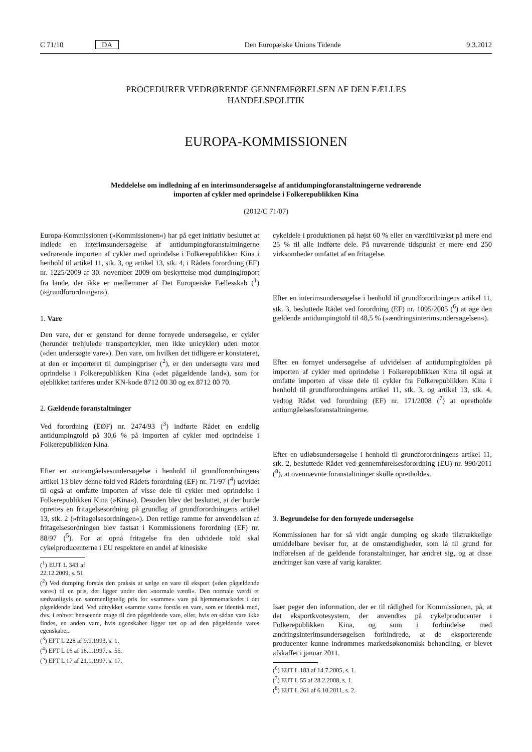C 71/10 DA Den Europæiske Unions Tidende 9.3.2012
PROCEDURER VEDRØRENDE GENNEMFØRELSEN AF DEN FÆLLES
HANDELSPOLITIK
EUROPA-KOMMISSIONEN
Meddelelse om indledning af en interimsundersøgelse af antidumpingforanstaltningerne vedrørende
importen af cykler med oprindelse i Folkerepublikken Kina
(2012/C 71/07)
Europa-Kommissionen (»Kommissionen«) har på eget initiativ besluttet at indlede en interimsundersøgelse af antidumpingforanstaltningerne vedrørende importen af cykler med oprindelse i Folkerepublikken Kina i henhold til artikel 11, stk. 3, og artikel 13, stk. 4, i Rådets forordning (EF) nr. 1225/2009 af 30. november 2009 om beskyttelse mod dumpingimport fra lande, der ikke er medlemmer af Det Europæiske Fællesskab (<sup>1</sup>) (»grundforordningen«).
1. Vare
Den vare, der er genstand for denne fornyede undersøgelse, er cykler (herunder trehjulede transportcykler, men ikke unicykler) uden motor (»den undersøgte vare«). Den vare, om hvilken det tidligere er konstateret, at den er importeret til dumpingpriser (<sup>2</sup>), er den undersøgte vare med oprindelse i Folkerepublikken Kina (»det pågældende land«), som for øjeblikket tariferes under KN-kode 8712 00 30 og ex 8712 00 70.
2. Gældende foranstaltninger
Ved forordning (EØF) nr. 2474/93 (<sup>3</sup>) indførte Rådet en endelig antidumpingtold på 30,6 % på importen af cykler med oprindelse i Folkerepublikken Kina.
Efter en antiomgåelsesundersøgelse i henhold til grundforordningens artikel 13 blev denne told ved Rådets forordning (EF) nr. 71/97 (<sup>4</sup>) udvidet til også at omfatte importen af visse dele til cykler med oprindelse i Folkerepublikken Kina (»Kina«). Desuden blev det besluttet, at der burde oprettes en fritagelsesordning på grundlag af grundforordningens artikel 13, stk. 2 (»fritagelsesordningen«). Den retlige ramme for anvendelsen af fritagelsesordningen blev fastsat i Kommissionens forordning (EF) nr. 88/97 (<sup>5</sup>). For at opnå fritagelse fra den udvidede told skal cykelproducenterne i EU respektere en andel af kinesiske
(<sup>1</sup>) EUT L 343 af 22.12.2009, s. 51.
(<sup>2</sup>) Ved dumping forstås den praksis at sælge en vare til eksport (»den pågældende vare«) til en pris, der ligger under den »normale værdi«. Den normale værdi er sædvanligvis en sammenlignelig pris for »samme« vare på hjemmemarkedet i det pågældende land. Ved udtrykket »samme vare« forstås en vare, som er identisk med, dvs. i enhver henseende mage til den pågældende vare, eller, hvis en sådan vare ikke findes, en anden vare, hvis egenskaber ligger tæt op ad den pågældende vares egenskaber.
(<sup>3</sup>) EFT L 228 af 9.9.1993, s. 1.
(<sup>4</sup>) EFT L 16 af 18.1.1997, s. 55.
(<sup>5</sup>) EFT L 17 af 21.1.1997, s. 17.
cykeldele i produktionen på højst 60 % eller en værditilvækst på mere end 25 % til alle indførte dele. På nuværende tidspunkt er mere end 250 virksomheder omfattet af en fritagelse.
Efter en interimsundersøgelse i henhold til grundforordningens artikel 11, stk. 3, besluttede Rådet ved forordning (EF) nr. 1095/2005 (<sup>6</sup>) at øge den gældende antidumpingtold til 48,5 % (»ændringsinterimsundersøgelsen«).
Efter en fornyet undersøgelse af udvidelsen af antidumpingtolden på importen af cykler med oprindelse i Folkerepublikken Kina til også at omfatte importen af visse dele til cykler fra Folkerepublikken Kina i henhold til grundforordningens artikel 11, stk. 3, og artikel 13, stk. 4, vedtog Rådet ved forordning (EF) nr. 171/2008 (<sup>7</sup>) at opretholde antiomgåelsesforanstaltningerne.
Efter en udløbsundersøgelse i henhold til grundforordningens artikel 11, stk. 2, besluttede Rådet ved gennemførelsesforordning (EU) nr. 990/2011 (<sup>8</sup>), at ovennævnte foranstaltninger skulle opretholdes.
3. Begrundelse for den fornyede undersøgelse
Kommissionen har for så vidt angår dumping og skade tilstrækkelige umiddelbare beviser for, at de omstændigheder, som lå til grund for indførelsen af de gældende foranstaltninger, har ændret sig, og at disse ændringer kan være af varig karakter.
Især peger den information, der er til rådighed for Kommissionen, på, at det eksportkvotesystem, der anvendtes på cykelproducenter i Folkerepublikken Kina, og som i forbindelse med ændringsinterimsundersøgelsen forhindrede, at de eksporterende producenter kunne indrømmes markedsøkonomisk behandling, er blevet afskaffet i januar 2011.
(<sup>6</sup>) EUT L 183 af 14.7.2005, s. 1.
(<sup>7</sup>) EUT L 55 af 28.2.2008, s. 1.
(<sup>8</sup>) EUT L 261 af 6.10.2011, s. 2.